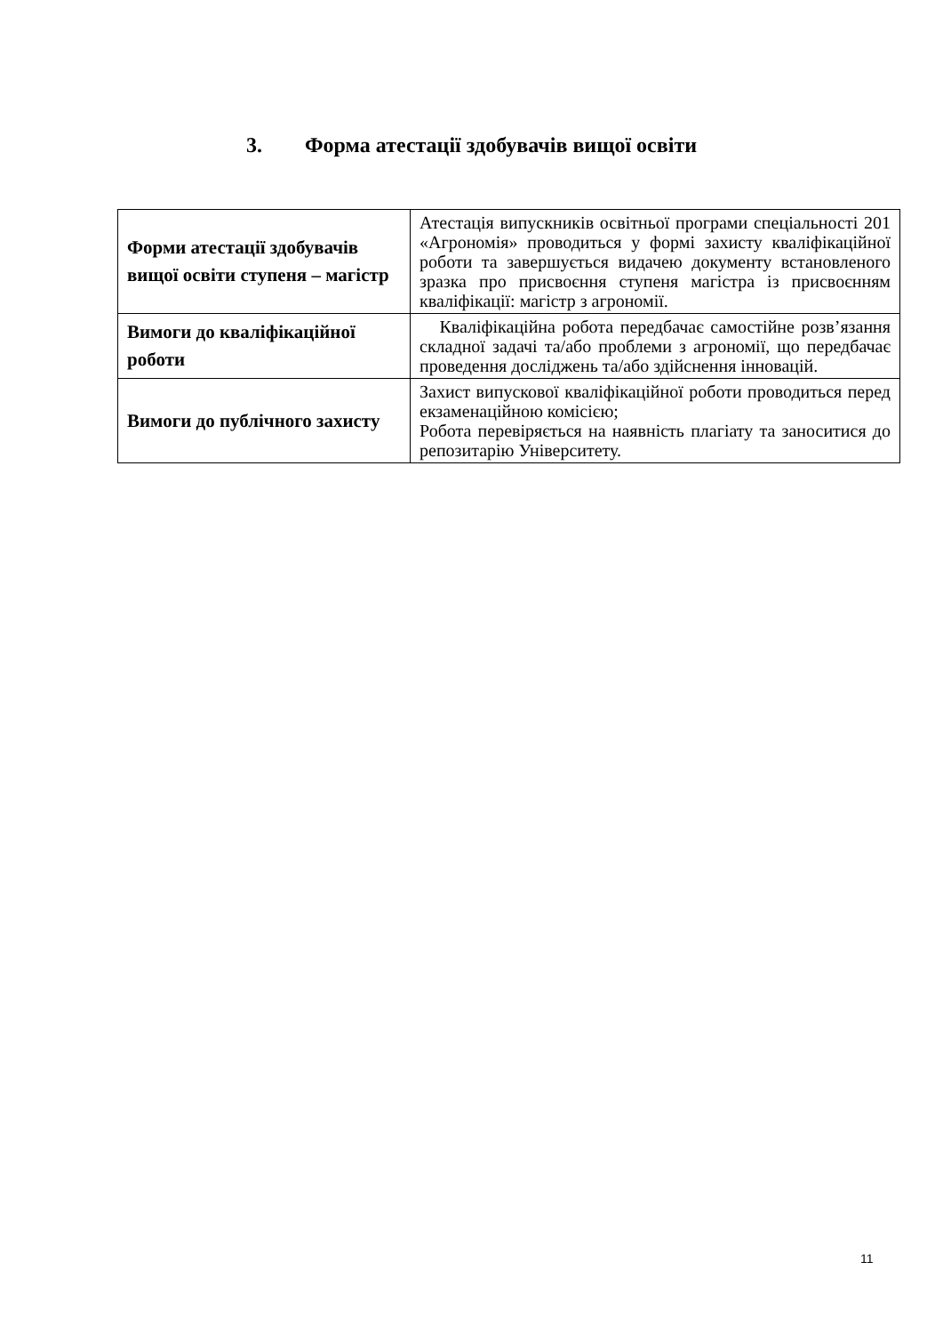3. Форма атестації здобувачів вищої освіти
| Форми атестації здобувачів вищої освіти ступеня – магістр | Атестація випускників освітньої програми спеціальності 201 «Агрономія» проводиться у формі захисту кваліфікаційної роботи та завершується видачею документу встановленого зразка про присвоєння ступеня магістра із присвоєнням кваліфікації: магістр з агрономії. |
| Вимоги до кваліфікаційної роботи | Кваліфікаційна робота передбачає самостійне розв’язання складної задачі та/або проблеми з агрономії, що передбачає проведення досліджень та/або здійснення інновацій. |
| Вимоги до публічного захисту | Захист випускової кваліфікаційної роботи проводиться перед екзаменаційною комісією; Робота перевіряється на наявність плагіату та заноситися до репозитарію Університету. |
11